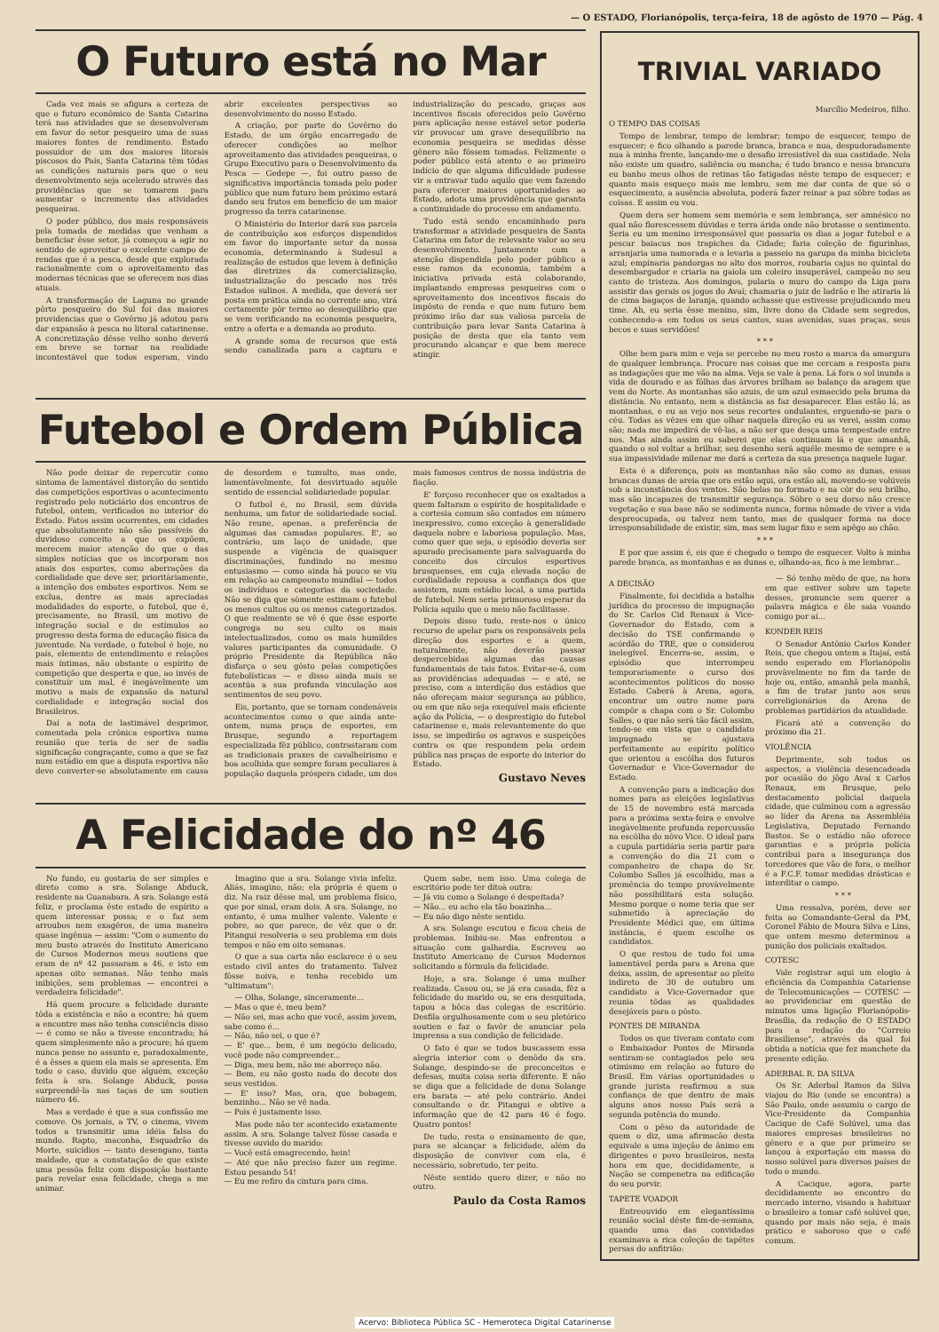— O ESTADO, Florianópolis, terça-feira, 18 de agôsto de 1970 — Pág. 4
O Futuro está no Mar
Cada vez mais se afigura a certeza de que o futuro econômico de Santa Catarina terá nas atividades que se desenvolveram em favor do setor pesqueiro uma de suas maiores fontes de rendimento. Estado possuidor de um dos maiores litorais piscosos do País, Santa Catarina têm tôdas as condições naturais para que o seu desenvolvimento seja acelerado através das providências que se tomarem para aumentar o incremento das atividades pesqueiras.
O poder público, dos mais responsáveis pela tomada de medidas que venham a beneficiar êsse setor, já começou a agir no sentido de aproveitar o excelente campo de rendas que é a pesca, desde que explorada racionalmente com o aproveitamento das modernas técnicas que se oferecem nos dias atuais.
A transformação de Laguna no grande pôrto pesqueiro do Sul foi das maiores providencias que o Govêrno já adotou para dar expansão à pesca no litoral catarinense. A concretização dêsse velho sonho deverá em breve se tornar na realidade incontestável que todos esperam, vindo abrir excelentes perspectivas ao desenvolvimento do nosso Estado.
A criação, por parte do Govêrno do Estado, de um órgão encarregado de oferecer condições ao melhor aproveitamento das atividades pesqueiras, o Grupo Executivo para o Desenvolvimento da Pesca — Gedepe —, foi outro passo de significativa importância tomada pelo poder público que num futuro bem próximo estará dando seu frutos em benefício de um maior progresso da terra catarinense.
O Ministério do Interior dará sua parcela de contribuição aos esforços dispendidos em favor do importante setor da nossa economia, determinando à Sudesul a realização de estudos que levem à definição das diretrizes da comercialização, industrialização do pescado nos três Estados sulinos. A medida, que deverá ser posta em prática ainda no corrente ano, virá certamente pôr termo ao desequilíbrio que se vem verificando na economia pesqueira, entre a oferta e a demanda ao produto.
A grande soma de recursos que está sendo canalizada para a captura e industrialização do pescado, graças aos incentivos fiscais oferecidos pelo Govêrno para aplicação nesse estável setor poderia vir provocar um grave desequilíbrio na economia pesqueira se medidas dêsse gênero não fôssem tomadas. Felizmente o poder público está atento e ao primeiro indício de que alguma dificuldade pudesse vir a entravar tudo aquilo que vem fazendo para oferecer maiores oportunidades ao Estado, adota uma providência que garanta a continuidade do processo em andamento.
Tudo está sendo encaminhado para transformar a atividade pesqueira de Santa Catarina em fator de relevante valor ao seu desenvolvimento. Juntamente com a atenção dispendida pelo poder público a esse ramos da economia, também a iniciativa privada está colaborando, implantando empresas pesqueiras com o aproveitamento dos incentivos fiscais do impôsto de renda e que num futuro bem próximo irão dar sua valiosa parcela de contribuição para levar Santa Catarina à posição de desta que ela tanto vem procurando alcançar e que bem merece atingir.
Futebol e Ordem Pública
Não pode deixar de repercutir como sintoma de lamentável distorção do sentido das competições esportivas o acontecimento registrado pelo noticiário dos encontros de futebol, ontem, verificados no interior do Estado. Fatos assim ocorrentes, em cidades que absolutamente não são passíveis do duvidoso conceito a que os expõem, merecem maior atenção do que o das simples notícias que os incorporam nos anais dos esportes, como aberrações da cordialidade que deve ser, prioritàriamente, a intenção dos embates esportivos. Nem se exclua, dentre as mais apreciadas modalidades do esporte, o futebol, que é, precisamente, no Brasil, um motivo de integração social e de estímulos ao progresso desta forma de educação física da juventude. Na verdade, o futebol é hoje, no país, elemento de entendimento e relações mais íntimas, não obstante o espírito de competição que desperta e que, ao invés de constituir um mal, é inegàvelmente um motivo a mais de expansão da natural cordialidade e integração social dos Brasileiros.
Daí a nota de lastimável desprimor, comentada pela crônica esportiva numa reunião que teria de ser de sadia significação congraçante, como a que se faz num estádio em que a disputa esportiva não deve converter-se absolutamente em causa de desordem e tumulto, mas onde, lamentàvelmente, foi desvirtuado aquêle sentido de essencial solidariedade popular.
O futbol é, no Brasil, sem dúvida nenhuma, um fator de solidariedade social. Não reune, apenas, a preferência de algumas das camadas populares. E', ao contrário, um laço de unidade, que suspende a vigência de quaisquer discriminações, fundindo no mesmo entusiasmo — como ainda há pouco se viu em relação ao campeonato mundial — todos os indivíduos e categorias da sociedade. Não se diga que sòmente estimam o futebol os menos cultos ou os menos categorizados. O que realmente se vê é que êsse esporte congrega no seu culto os mais intelectualizados, como os mais humildes valores participantes da comunidade. O próprio Presidente da República não disfarça o seu gôsto pelas competições futebolísticas — e disso ainda mais se acentúa a sua profunda vinculação aos sentimentos de seu povo.
Eis, portanto, que se tornam condenáveis acontecimentos como o que ainda ante-ontem, numa praça de esportes, em Brusque, segundo a reportagem especializada fêz público, contrastaram com as tradicionais praxes de cavalheirismo e boa acolhida que sempre foram peculiares à população daquela próspera cidade, um dos mais famosos centros de nossa indústria de fiação.
E' forçoso reconhecer que os exaltados a quem faltaram o espírito de hospitalidade e a cortesia comum são contados em número inexpressivo, como exceção à generalidade daquela nobre e laboriosa população. Mas, como quer que seja, o episódio deveria ser apurado precìsamente para salvaguarda do conceito dos círculos esportivos brusquenses, em cuja elevada noção de cordialidade repousa a confiança dos que assistem, num estádio local, a uma partida de futebol. Nem seria primoroso esperar da Polícia aquilo que o meio não facilitasse.
Depois disso tudo, reste-nos o único recurso de apelar para os responsáveis pela direção dos esportes e a quem, naturalmente, não deverão passar despercebidas algumas das causas fundamentais de tais fatos. Evitar-se-á, com as providências adequadas — e até, se preciso, com a interdição dos estádios que não ofereçam maior segurança ao público, ou em que não seja exequível mais eficiente ação da Polícia, — o desprestígio do futebol catarinense e, mais relevantemente do que isso, se impedirão os agravos e suspeições contra os que respondem pela ordem pública nas praças de esporte do interior do Estado.
Gustavo Neves
A Felicidade do nº 46
No fundo, eu gostaria de ser simples e direto como a sra. Solange Abduck, residente na Guanabara. A sra. Solange está feliz, e proclama êste estado de espírito a quem interessar possa; e o faz sem arroubos nem exagêros, de uma maneira quase ingênua — assim: "Com o aumento do meu busto através do Instituto Americano de Cursos Modernos meus soutiens que eram de nº 42 passaram a 46, e isto em apenas oito semanas. Não tenho mais inibições, sem problemas — encontrei a verdadeira felicidade".
Há quem procure a felicidade durante tôda a existência e não a econtre; há quem a encontre mas não tenha consciência disso — é como se não a tivesse encontrado; há quem simplesmente não a procure; há quem nunca pense no assunto e, paradoxalmente, é a êsses a quem ela mais se apresenta. Em todo o caso, duvido que alguém, exceção feita à sra. Solange Abduck, possa surpreendê-la nas taças de um soutien número 46.
Mas a verdade é que a sua confissão me comove. Os jornais, a TV, o cinema, vivem todos a transmitir uma idéia falsa do mundo. Rapto, maconha, Esquadrão da Morte, suicídios — tanto desengano, tanta maldade, que a constatação de que existe uma pessôa feliz com disposição bastante para revelar essa felicidade, chega a me animar.
Imagino que a sra. Solange vivia infeliz. Aliás, imagino, não; ela própria é quem o diz. Na raiz dêsse mal, um problema físico, que por sinal, eram dois. A sra. Solange, no entanto, é uma mulher valente. Valente e pobre, ao que parece, de vêz que o dr. Pitangui resolveria o seu problema em dois tempos e não em oito semanas.
O que a sua carta não esclarece é o seu estado civil antes do tratamento. Talvez fôsse noiva, e tenha recebido um "ultimatum":
— Olha, Solange, sinceramente...
— Mas o que é, meu bem?
— Não sei, mas acho que você, assim jovem, sabe como é...
— Não, não sei, o que é?
— E' que... bem, é um negócio delicado, você pode não compreender...
— Diga, meu bem, não me aborreço não.
— Bem, eu não gosto nada do decote dos seus vestidos.
— E' isso? Mas, ora, que bobagem, benzinho... Não se vê nada.
— Pois é justamente isso.
Mas pode não ter acontecido exatamente assim. A sra. Solange talvez fôsse casada e tivesse ouvido do marido:
— Você está emagrecendo, hein!
— Até que não preciso fazer um regime. Estou pesando 54!
— Eu me refiro da cintura para cima.
Quem sabe, nem isso. Uma colega de escritório pode ter ditoà outra:
— Já viu como a Solange é despeitada?
— Não... eu acho ela tão boazinha...
— Eu não digo nêste sentido.
A sra. Solange escutou e ficou cheia de problemas. Inibiu-se. Mas enfrentou a situação com galhardia. Escreveu ao Instituto Americano de Cursos Modernos solicitando a fórmula da felicidade.
Hoje, a sra. Solange é uma mulher realizada. Casou ou, se já era casada, fêz a felicidade do marido ou, se era desquitada, tapou a bôca das colegas de escritório. Desfila orgulhosamente com o seu pletórico soutien e faz o favôr de anunciar pela imprensa a sua condição de felicidade.
O fato é que se todos buscassem essa alegria interior com o denôdo da sra. Solange, despindo-se de preconceitos e defesas, muita coisa seria diferente. E não se diga que a felicidade de dona Solange era barata — até pelo contrário. Andei consultando o dr. Pitangui e obtive a informação que de 42 para 46 é fogo. Quatro pontos!
De tudo, resta o ensinamento de que, para se alcançar a felicidade, além da disposição de conviver com ela, é necessário, sobretudo, ter peito.
Nêste sentido quero dizer, e não no outro.
Paulo da Costa Ramos
TRIVIAL VARIADO
Marcílio Medeiros, filho.
O TEMPO DAS COISAS
Tempo de lembrar, tempo de lembrar; tempo de esquecer, tempo de esquecer; e fico olhando a parede branca, branca e nua, despudoradamente nua à minha frente, lançando-me o desafio irresistível da sua castidade. Nela não existe um quadro, saliência ou mancha; é tudo branco e nessa brancura eu banho meus olhos de retinas tão fatigadas nêste tempo de esquecer; e quanto mais esqueço mais me lembro, sem me dar conta de que só o esquecimento, a ausência absoluta, poderá fazer reinar a paz sôbre todas as coisas. E assim eu vou.
Quem dera ser homem sem memória e sem lembrança, ser amnésico no qual não florescessem dúvidas e terra árida onde não brotasse o sentimento. Seria eu um menino irresponsável que passaria os dias a jogar futebol e a pescar baiacus nos trapiches da Cidade; faria coleção de figurinhas, arranjaria uma namorada e a levaria a passeio na garupa da minha bicicleta azul; empinaria pandorgas no alto dos morros, roubaria cajus no quintal do desembargador e criaria na gaiola um coleiro insuperável, campeão no seu canto de tristeza. Aos domingos, pularia o muro do campo da Liga para assistir das gerais os jogos do Avaí; chamaria o juiz de ladrão e lhe atiraria lá de cima bagaços de laranja, quando achasse que estivesse prejudicando meu time. Ah, eu seria êsse menino, sim, livre dono da Cidade sem segredos, conhecendo-a em todos os seus cantos, suas avenidas, suas praças, seus becos e suas servidões!
* * *
Olhe bem para mim e veja se percebe no meu rosto a marca da amargura de qualquer lembrança. Procure nas coisas que me cercam a resposta para as indagações que me vão na alma. Veja se vale à pena. Lá fora o sol inunda a vida de dourado e as fôlhas das árvores brilham ao balanço da aragem que vem do Norte. As montanhas são azuis, de um azul esmaecido pela bruma da distância. No entanto, nem a distância as faz desaparecer. Elas estão lá, as montanhas, e eu as vejo nos seus recortes ondulantes, erguendo-se para o céu. Todas as vêzes em que olhar naquela direção eu as verei, assim como são; nada me impedirá de vê-las, a não ser que desça uma tempestade entre nos. Mas ainda assim eu saberei que elas continuam lá e que amanhã, quando o sol voltar a brilhar, seu desenho será aquêle mesmo de sempre e a sua impassividade milenar me dará a certeza da sua presença naquele lugar.
Esta é a diferença, pois as montanhas não são como as dunas, essas brancas dunas de areia que ora estão aqui, ora estão ali, movendo-se volúveis sob a inconstância dos ventos. São belas no formato e na côr do seu brilho, mas são incapazes de transmitir segurança. Sôbre o seu dorso não cresce vegetação e sua base não se sedimenta nunca, forma nômade de viver a vida despreocupada, ou talvez nem tanto, mas de qualquer forma na doce irresponsabilidade de existir, sim, mas sem lugar fixo e sem apêgo ao chão.
* * *
E por que assim é, eis que é chegado o tempo de esquecer. Volto à minha parede branca, as montanhas e as dunas e, olhando-as, fico à me lembrar...
A DECISÃO
Finalmente, foi decidida a batalha jurídica do processo de impugnação do Sr. Carlos Cid Renaux à Vice-Governador do Estado, com a decisão do TSE confirmando o acórdão do TRE, que o considerou inelegível. Encerra-se, assim, o episódio que interrompeu temporariamente o curso dos acontecimentos políticos do nosso Estado. Caberá à Arena, agora, encontrar um outro nome para compôr a chapa com o Sr. Colombo Salles, o que não será tão fácil assim, tendo-se em vista que o candidato impugnado se ajustava perfeitamente ao espírito político que orientou a escôlha dos futuros Governador e Vice-Governador do Estado.
A convenção para a indicação dos nomes para as eleições legislativas de 15 de novembro está marcada para a próxima sexta-feira e envolve inegàvelmente profunda repercussão na escôlha do nôvo Vice. O ideal para a cupula partidária seria partir para a convenção do dia 21 com o companheiro de chapa do Sr. Colombo Salles já escolhido, mas a premência do tempo provàvelmente não possibilitará esta solução. Mesmo porque o nome teria que ser submetido à apreciação do Presidente Médici que, em última instância, é quem escolhe os candidatos.
O que restou de tudo foi uma lamentável perda para a Arena que deixa, assim, de apresentar ao pleito indireto de 30 de outubro um candidato a Vice-Governador que reunia tôdas as qualidades desejáveis para o pôsto.
PONTES DE MIRANDA
Todos os que tiveram contato com o Embaixador Pontes de Miranda sentiram-se contagiados pelo seu otimismo em relação ao futuro do Brasil. Em várias oportunidades o grande jurista reafirmou a sua confiança de que dentro de mais alguns anos nosso País será a segunda potência do mundo.
Com o pêso da autoridade de quem o diz, uma afirmacão desta equivale a uma injeção de ânimo em dirigentes e povo brasileiros, nesta hora em que, decididamente, a Nação se compenetra na edificação do seu porvir.
TAPETE VOADOR
Entreouvido em elegantíssima reunião social dêste fim-de-semana, quando uma das convidadas examinava a rica coleção de tapêtes persas do anfitrião:
— Só tenho mêdo de que, na hora em que estiver sobre um tapete desses, pronuncie sem querer a palavra mágica e êle saia voando comigo por aí...
KONDER REIS
O Senador Antônio Carlos Konder Reis, que chegou ontem a Itajaí, está sendo esperado em Florianópolis provàvelmente no fim da tarde de hoje ou, então, amanhã pela manhã, a fim de tratar junto aos seus correligionários da Arena de problemas partidários da atualidade.
Ficará até a convenção do próximo dia 21.
VIOLÊNCIA
Deprimente, sob todos os aspectos, a violência desencadeada por ocasião do jôgo Avaí x Carlos Renaux, em Brusque, pelo destacamento policial daquela cidade, que culminou com a agressão ao líder da Arena na Assembléia Legislativa, Deputado Fernando Bastos. Se o estádio não oferece garantias e a própria polícia contribui para a insegurança dos torcedores que vão de fora, o melhor é a F.C.F. tomar medidas drásticas e interditar o campo.
* * *
Uma ressalva, porém, deve ser feita ao Comandante-Geral da PM, Coronel Fábio de Moura Silva e Lins, que ontem mesmo determinou a punição dos policiais exaltados.
COTESC
Vale registrar aqui um elogio à eficiência da Companhia Catariense de Telecomunicações — COTESC — ao providenciar em questão de minutos uma ligação Florianópolis-Brasília, da redação de O ESTADO para a redação do "Correio Brasiliense", através da qual foi obtida a notícia que fez manchete da presente edição.
ADERBAL R. DA SILVA
Os Sr. Aderbal Ramos da Silva viajou do Rio (onde se encontra) a São Paulo, onde assumiu o cargo de Vice-Presidente da Companhia Cacique de Café Solúvel, uma das maiores empresas brasileiras no gênero e a que por primeiro se lançou à exportação em massa do nosso solúvel para diversos países de todo o mundo.
A Cacique, agora, parte decididamente ao encontro do mercado interno, visando a habituar o brasileiro a tomar café solúvel que, quando por mais não seja, é mais prático e saboroso que o café comum.
Acervo: Biblioteca Pública SC - Hemeroteca Digital Catarinense